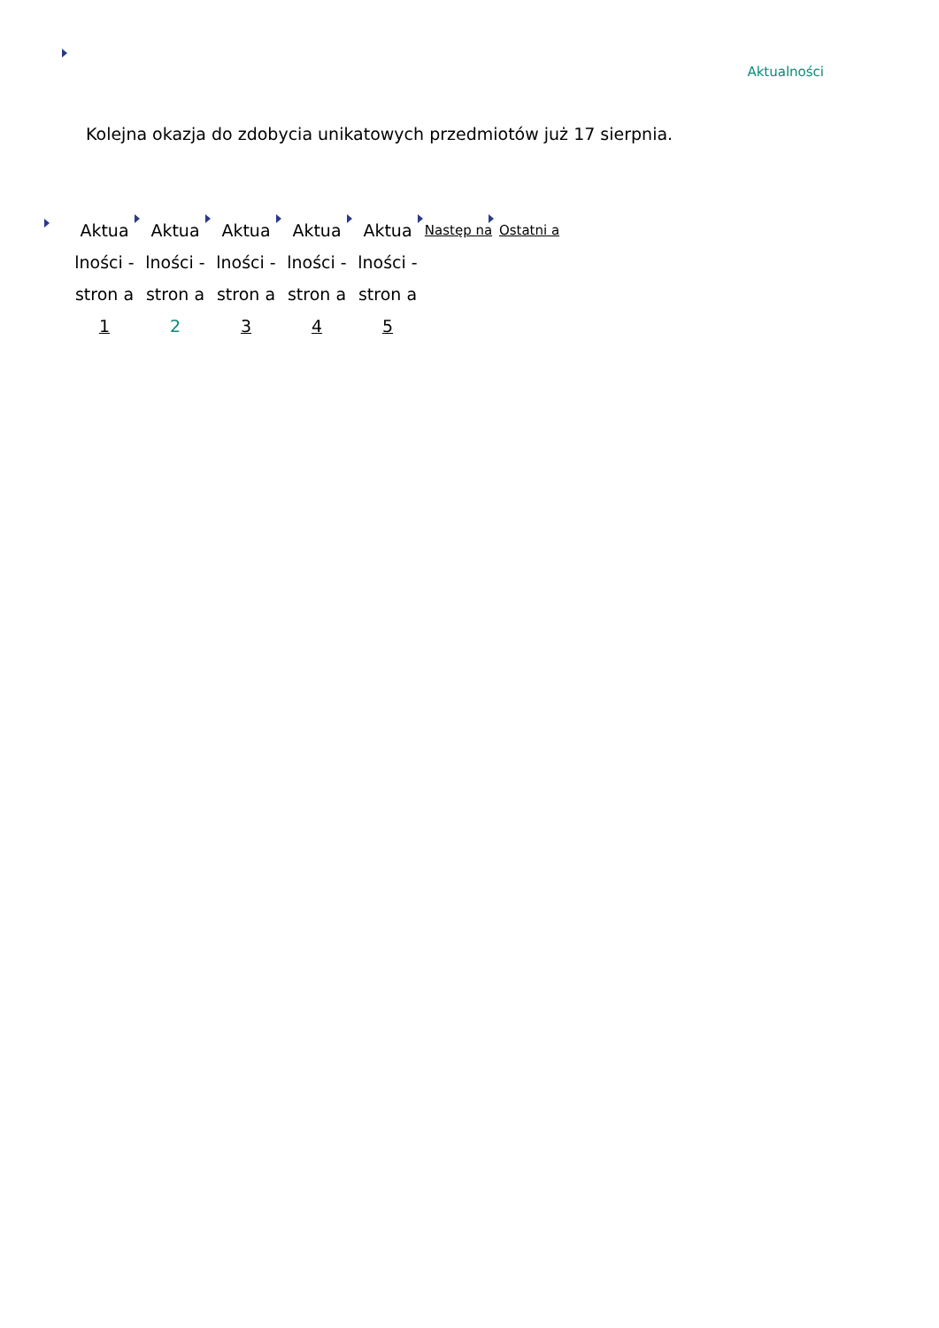Aktualności
Kolejna okazja do zdobycia unikatowych przedmiotów już 17 sierpnia.
Aktua lności - stron a 1
Aktua lności - stron a 2
Aktua lności - stron a 3
Aktua lności - stron a 4
Aktua lności - stron a 5
Następ na
Ostatni a